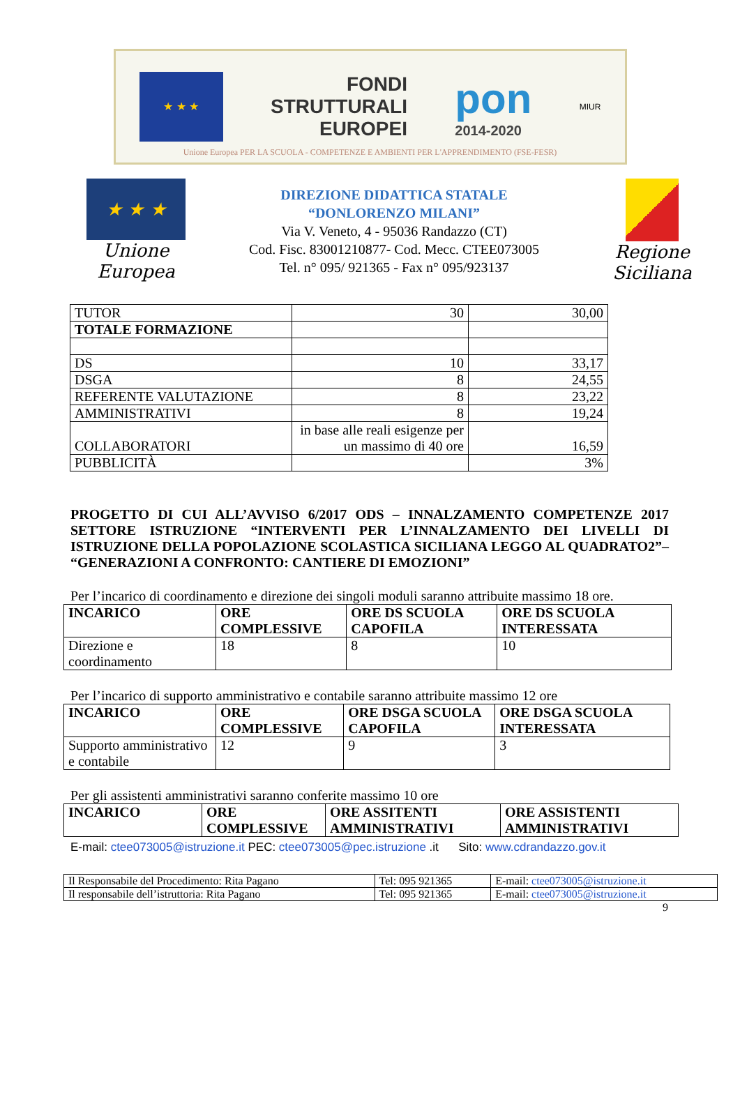★ ★ ★
FONDI
STRUTTURALI
EUROPEI
pon
2014-2020
MIUR
Unione Europea PER LA SCUOLA - COMPETENZE E AMBIENTI PER L'APPRENDIMENTO (FSE-FESR)
★ ★ ★
Unione Europea
DIREZIONE DIDATTICA STATALE
“DONLORENZO MILANI”
Via V. Veneto, 4 - 95036 Randazzo (CT)
Cod. Fisc. 83001210877- Cod. Mecc. CTEE073005
Tel. n° 095/ 921365 - Fax n° 095/923137
Regione Siciliana
| TUTOR | 30 | 30,00 |
| TOTALE FORMAZIONE | | |
| DS | 10 | 33,17 |
| DSGA | 8 | 24,55 |
| REFERENTE VALUTAZIONE | 8 | 23,22 |
| AMMINISTRATIVI | 8 | 19,24 |
| COLLABORATORI | in base alle reali esigenze per un massimo di 40 ore | 16,59 |
| PUBBLICITÀ | | 3% |
PROGETTO DI CUI ALL’AVVISO 6/2017 ODS – INNALZAMENTO COMPETENZE 2017 SETTORE ISTRUZIONE “INTERVENTI PER L’INNALZAMENTO DEI LIVELLI DI ISTRUZIONE DELLA POPOLAZIONE SCOLASTICA SICILIANA LEGGO AL QUADRATO2”– “GENERAZIONI A CONFRONTO: CANTIERE DI EMOZIONI”
Per l’incarico di coordinamento e direzione dei singoli moduli saranno attribuite massimo 18 ore.
| INCARICO | ORE COMPLESSIVE | ORE DS SCUOLA CAPOFILA | ORE DS SCUOLA INTERESSATA |
| --- | --- | --- | --- |
| Direzione e coordinamento | 18 | 8 | 10 |
Per l’incarico di supporto amministrativo e contabile saranno attribuite massimo 12 ore
| INCARICO | ORE COMPLESSIVE | ORE DSGA SCUOLA CAPOFILA | ORE DSGA SCUOLA INTERESSATA |
| --- | --- | --- | --- |
| Supporto amministrativo e contabile | 12 | 9 | 3 |
Per gli assistenti amministrativi saranno conferite massimo 10 ore
| INCARICO | ORE COMPLESSIVE | ORE ASSITENTI AMMINISTRATIVI | ORE ASSISTENTI AMMINISTRATIVI |
| --- | --- | --- | --- |
E-mail: ctee073005@istruzione.it PEC: ctee073005@pec.istruzione .it Sito: www.cdrandazzo.gov.it
| Il Responsabile del Procedimento: Rita Pagano | Tel: 095 921365 | E-mail: ctee073005@istruzione.it |
| Il responsabile dell’istruttoria: Rita Pagano | Tel: 095 921365 | E-mail: ctee073005@istruzione.it |
9